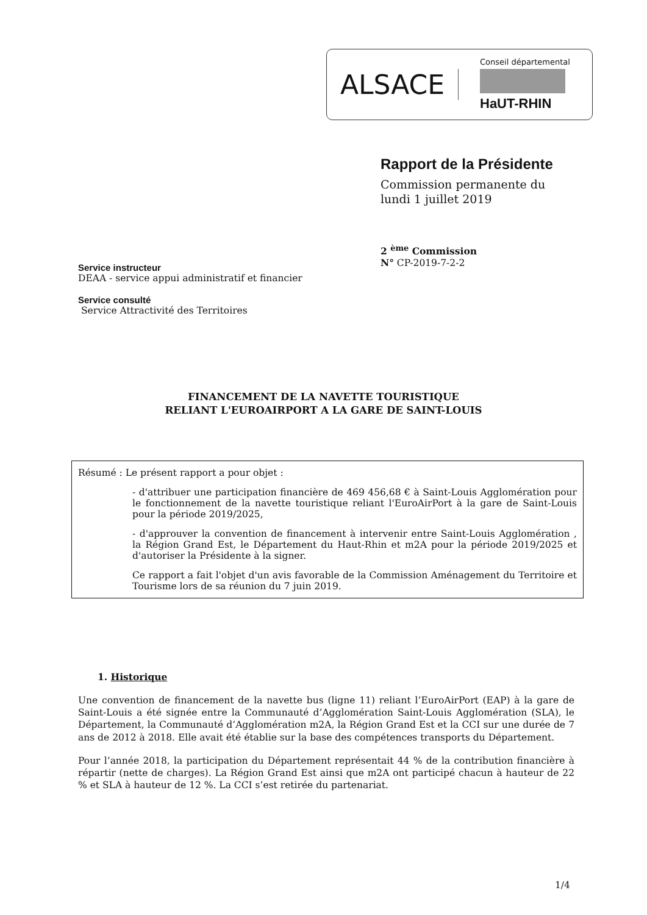ALSACE
Conseil départemental
HaUT-RHIN
Rapport de la Présidente
Commission permanente du
lundi 1 juillet 2019
2 <sup>ème</sup> Commission
N° CP-2019-7-2-2
Service instructeur
DEAA - service appui administratif et financier
Service consulté
Service Attractivité des Territoires
FINANCEMENT DE LA NAVETTE TOURISTIQUE
RELIANT L'EUROAIRPORT A LA GARE DE SAINT-LOUIS
Résumé : Le présent rapport a pour objet :
- d'attribuer une participation financière de 469 456,68 € à Saint-Louis Agglomération pour le fonctionnement de la navette touristique reliant l'EuroAirPort à la gare de Saint-Louis pour la période 2019/2025,
- d'approuver la convention de financement à intervenir entre Saint-Louis Agglomération , la Région Grand Est, le Département du Haut-Rhin et m2A pour la période 2019/2025 et d'autoriser la Présidente à la signer.
Ce rapport a fait l'objet d'un avis favorable de la Commission Aménagement du Territoire et Tourisme lors de sa réunion du 7 juin 2019.
1. Historique
Une convention de financement de la navette bus (ligne 11) reliant l’EuroAirPort (EAP) à la gare de Saint-Louis a été signée entre la Communauté d’Agglomération Saint-Louis Agglomération (SLA), le Département, la Communauté d’Agglomération m2A, la Région Grand Est et la CCI sur une durée de 7 ans de 2012 à 2018. Elle avait été établie sur la base des compétences transports du Département.
Pour l’année 2018, la participation du Département représentait 44 % de la contribution financière à répartir (nette de charges). La Région Grand Est ainsi que m2A ont participé chacun à hauteur de 22 % et SLA à hauteur de 12 %. La CCI s’est retirée du partenariat.
1/4